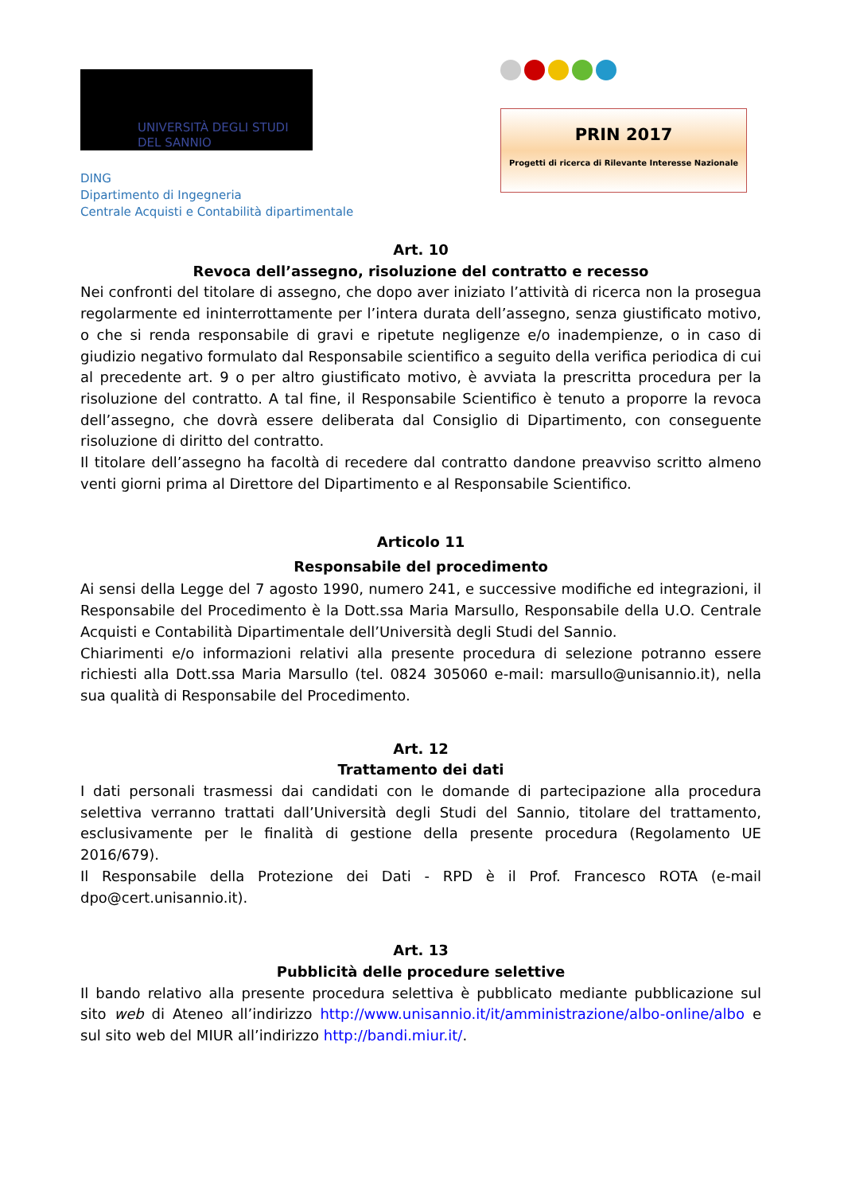UNIVERSITÀ DEGLI STUDI
DEL SANNIO
DING
Dipartimento di Ingegneria
Centrale Acquisti e Contabilità dipartimentale
PRIN 2017
Progetti di ricerca di Rilevante Interesse Nazionale
Art. 10
Revoca dell’assegno, risoluzione del contratto e recesso
Nei confronti del titolare di assegno, che dopo aver iniziato l’attività di ricerca non la prosegua regolarmente ed ininterrottamente per l’intera durata dell’assegno, senza giustificato motivo, o che si renda responsabile di gravi e ripetute negligenze e/o inadempienze, o in caso di giudizio negativo formulato dal Responsabile scientifico a seguito della verifica periodica di cui al precedente art. 9 o per altro giustificato motivo, è avviata la prescritta procedura per la risoluzione del contratto. A tal fine, il Responsabile Scientifico è tenuto a proporre la revoca dell’assegno, che dovrà essere deliberata dal Consiglio di Dipartimento, con conseguente risoluzione di diritto del contratto.
Il titolare dell’assegno ha facoltà di recedere dal contratto dandone preavviso scritto almeno venti giorni prima al Direttore del Dipartimento e al Responsabile Scientifico.
Articolo 11
Responsabile del procedimento
Ai sensi della Legge del 7 agosto 1990, numero 241, e successive modifiche ed integrazioni, il Responsabile del Procedimento è la Dott.ssa Maria Marsullo, Responsabile della U.O. Centrale Acquisti e Contabilità Dipartimentale dell’Università degli Studi del Sannio.
Chiarimenti e/o informazioni relativi alla presente procedura di selezione potranno essere richiesti alla Dott.ssa Maria Marsullo (tel. 0824 305060 e-mail: marsullo@unisannio.it), nella sua qualità di Responsabile del Procedimento.
Art. 12
Trattamento dei dati
I dati personali trasmessi dai candidati con le domande di partecipazione alla procedura selettiva verranno trattati dall’Università degli Studi del Sannio, titolare del trattamento, esclusivamente per le finalità di gestione della presente procedura (Regolamento UE 2016/679).
Il Responsabile della Protezione dei Dati - RPD è il Prof. Francesco ROTA (e-mail dpo@cert.unisannio.it).
Art. 13
Pubblicità delle procedure selettive
Il bando relativo alla presente procedura selettiva è pubblicato mediante pubblicazione sul sito web di Ateneo all’indirizzo http://www.unisannio.it/it/amministrazione/albo-online/albo e sul sito web del MIUR all’indirizzo http://bandi.miur.it/.